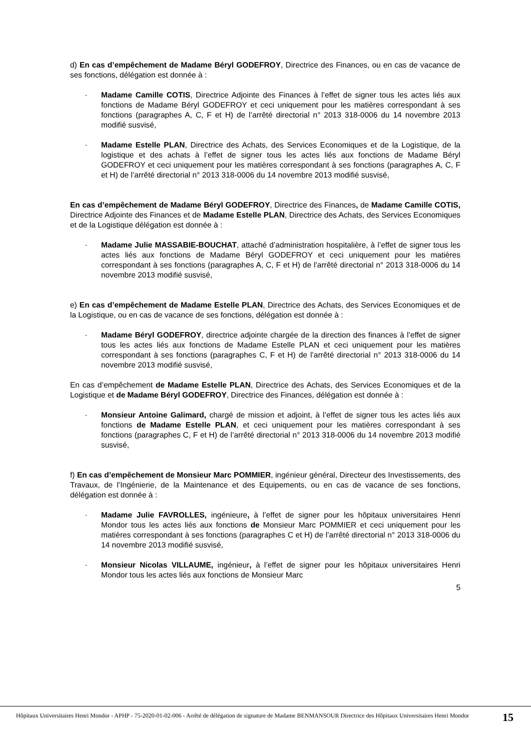d) En cas d’empêchement de Madame Béryl GODEFROY, Directrice des Finances, ou en cas de vacance de ses fonctions, délégation est donnée à :
-
Madame Camille COTIS, Directrice Adjointe des Finances à l’effet de signer tous les actes liés aux fonctions de Madame Béryl GODEFROY et ceci uniquement pour les matières correspondant à ses fonctions (paragraphes A, C, F et H) de l’arrêté directorial n° 2013 318-0006 du 14 novembre 2013 modifié susvisé,
-
Madame Estelle PLAN, Directrice des Achats, des Services Economiques et de la Logistique, de la logistique et des achats à l’effet de signer tous les actes liés aux fonctions de Madame Béryl GODEFROY et ceci uniquement pour les matières correspondant à ses fonctions (paragraphes A, C, F et H) de l’arrêté directorial n° 2013 318-0006 du 14 novembre 2013 modifié susvisé,
En cas d’empêchement de Madame Béryl GODEFROY, Directrice des Finances, de Madame Camille COTIS, Directrice Adjointe des Finances et de Madame Estelle PLAN, Directrice des Achats, des Services Economiques et de la Logistique délégation est donnée à :
-
Madame Julie MASSABIE-BOUCHAT, attaché d’administration hospitalière, à l’effet de signer tous les actes liés aux fonctions de Madame Béryl GODEFROY et ceci uniquement pour les matières correspondant à ses fonctions (paragraphes A, C, F et H) de l’arrêté directorial n° 2013 318-0006 du 14 novembre 2013 modifié susvisé,
e) En cas d’empêchement de Madame Estelle PLAN, Directrice des Achats, des Services Economiques et de la Logistique, ou en cas de vacance de ses fonctions, délégation est donnée à :
-
Madame Béryl GODEFROY, directrice adjointe chargée de la direction des finances à l’effet de signer tous les actes liés aux fonctions de Madame Estelle PLAN et ceci uniquement pour les matières correspondant à ses fonctions (paragraphes C, F et H) de l’arrêté directorial n° 2013 318-0006 du 14 novembre 2013 modifié susvisé,
En cas d’empêchement de Madame Estelle PLAN, Directrice des Achats, des Services Economiques et de la Logistique et de Madame Béryl GODEFROY, Directrice des Finances, délégation est donnée à :
-
Monsieur Antoine Galimard, chargé de mission et adjoint, à l’effet de signer tous les actes liés aux fonctions de Madame Estelle PLAN, et ceci uniquement pour les matières correspondant à ses fonctions (paragraphes C, F et H) de l’arrêté directorial n° 2013 318-0006 du 14 novembre 2013 modifié susvisé,
f) En cas d’empêchement de Monsieur Marc POMMIER, ingénieur général, Directeur des Investissements, des Travaux, de l’Ingénierie, de la Maintenance et des Equipements, ou en cas de vacance de ses fonctions, délégation est donnée à :
-
Madame Julie FAVROLLES, ingénieure, à l’effet de signer pour les hôpitaux universitaires Henri Mondor tous les actes liés aux fonctions de Monsieur Marc POMMIER et ceci uniquement pour les matières correspondant à ses fonctions (paragraphes C et H) de l’arrêté directorial n° 2013 318-0006 du 14 novembre 2013 modifié susvisé,
-
Monsieur Nicolas VILLAUME, ingénieur, à l’effet de signer pour les hôpitaux universitaires Henri Mondor tous les actes liés aux fonctions de Monsieur Marc
5
Hôpitaux Universitaires Henri Mondor - APHP - 75-2020-01-02-006 - Arrêté de délégation de signature de Madame BENMANSOUR Directrice des Hôpitaux Universitaires Henri Mondor
15